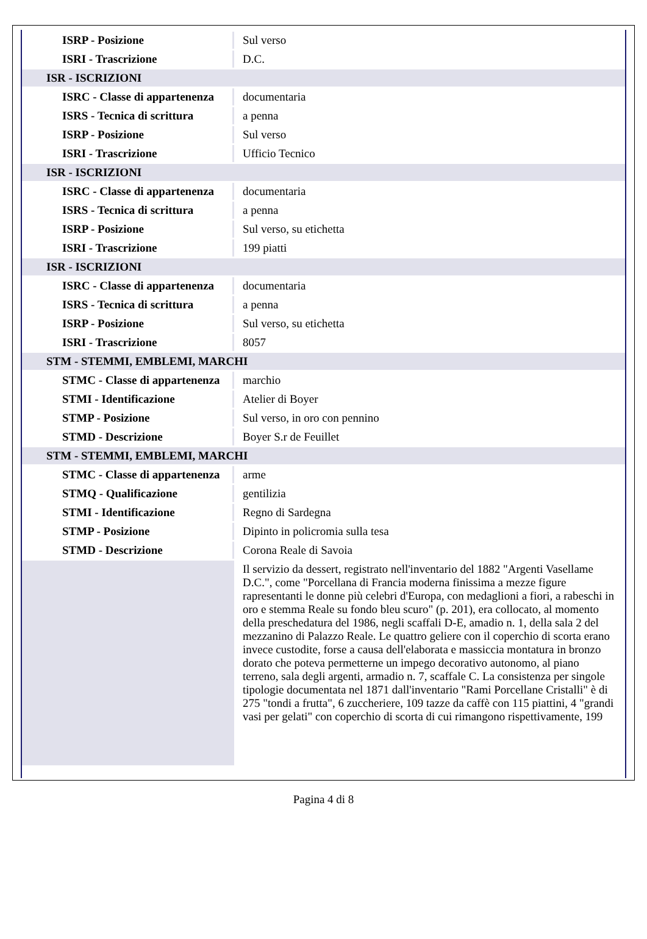| ISRP - Posizione | Sul verso |
| ISRI - Trascrizione | D.C. |
| ISR - ISCRIZIONI | |
| ISRC - Classe di appartenenza | documentaria |
| ISRS - Tecnica di scrittura | a penna |
| ISRP - Posizione | Sul verso |
| ISRI - Trascrizione | Ufficio Tecnico |
| ISR - ISCRIZIONI | |
| ISRC - Classe di appartenenza | documentaria |
| ISRS - Tecnica di scrittura | a penna |
| ISRP - Posizione | Sul verso, su etichetta |
| ISRI - Trascrizione | 199 piatti |
| ISR - ISCRIZIONI | |
| ISRC - Classe di appartenenza | documentaria |
| ISRS - Tecnica di scrittura | a penna |
| ISRP - Posizione | Sul verso, su etichetta |
| ISRI - Trascrizione | 8057 |
| STM - STEMMI, EMBLEMI, MARCHI | |
| STMC - Classe di appartenenza | marchio |
| STMI - Identificazione | Atelier di Boyer |
| STMP - Posizione | Sul verso, in oro con pennino |
| STMD - Descrizione | Boyer S.r de Feuillet |
| STM - STEMMI, EMBLEMI, MARCHI | |
| STMC - Classe di appartenenza | arme |
| STMQ - Qualificazione | gentilizia |
| STMI - Identificazione | Regno di Sardegna |
| STMP - Posizione | Dipinto in policromia sulla tesa |
| STMD - Descrizione | Corona Reale di Savoia |
| | Il servizio da dessert, registrato nell'inventario del 1882 "Argenti Vasellame D.C.", come "Porcellana di Francia moderna finissima a mezze figure rapresentanti le donne più celebri d'Europa, con medaglioni a fiori, a rabeschi in oro e stemma Reale su fondo bleu scuro" (p. 201), era collocato, al momento della preschedatura del 1986, negli scaffali D-E, amadio n. 1, della sala 2 del mezzanino di Palazzo Reale. Le quattro geliere con il coperchio di scorta erano invece custodite, forse a causa dell'elaborata e massiccia montatura in bronzo dorato che poteva permetterne un impego decorativo autonomo, al piano terreno, sala degli argenti, armadio n. 7, scaffale C. La consistenza per singole tipologie documentata nel 1871 dall'inventario "Rami Porcellane Cristalli" è di 275 "tondi a frutta", 6 zuccheriere, 109 tazze da caffè con 115 piattini, 4 "grandi vasi per gelati" con coperchio di scorta di cui rimangono rispettivamente, 199 |
Pagina 4 di 8